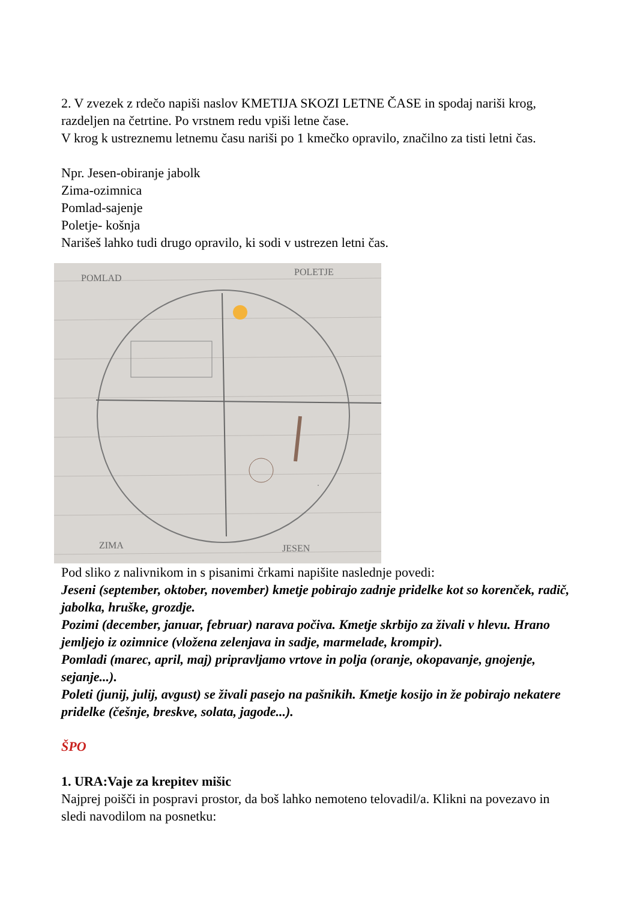2. V zvezek z rdečo napiši naslov KMETIJA SKOZI LETNE ČASE in spodaj nariši krog, razdeljen na četrtine. Po vrstnem redu vpiši letne čase.
V krog k ustreznemu letnemu času nariši po 1 kmečko opravilo, značilno za tisti letni čas.
Npr. Jesen-obiranje jabolk
Zima-ozimnica
Pomlad-sajenje
Poletje- košnja
Narišeš lahko tudi drugo opravilo, ki sodi v ustrezen letni čas.
POMLAD
POLETJE
ZIMA
JESEN
Pod sliko z nalivnikom in s pisanimi črkami napišite naslednje povedi:
Jeseni (september, oktober, november) kmetje pobirajo zadnje pridelke kot so korenček, radič, jabolka, hruške, grozdje.
Pozimi (december, januar, februar) narava počiva. Kmetje skrbijo za živali v hlevu. Hrano jemljejo iz ozimnice (vložena zelenjava in sadje, marmelade, krompir).
Pomladi (marec, april, maj) pripravljamo vrtove in polja (oranje, okopavanje, gnojenje, sejanje...).
Poleti (junij, julij, avgust) se živali pasejo na pašnikih. Kmetje kosijo in že pobirajo nekatere pridelke (češnje, breskve, solata, jagode...).
ŠPO
1. URA:Vaje za krepitev mišic
Najprej poišči in pospravi prostor, da boš lahko nemoteno telovadil/a. Klikni na povezavo in sledi navodilom na posnetku: